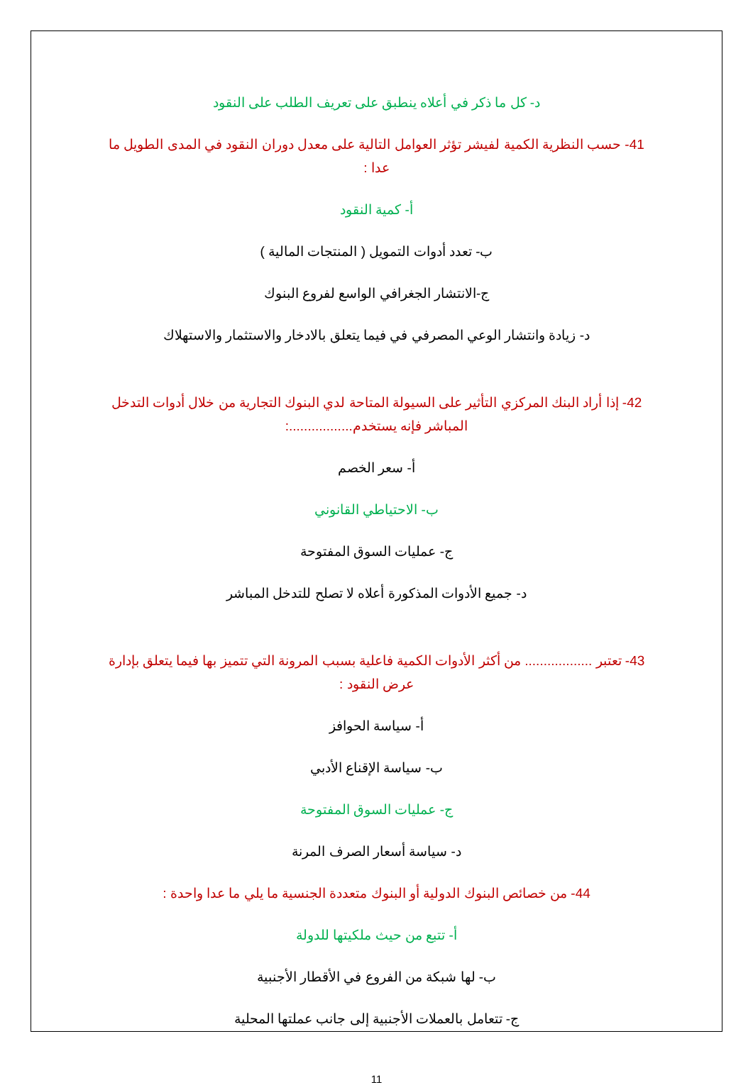د- كل ما ذكر في أعلاه ينطبق على تعريف الطلب على النقود
41- حسب النظرية الكمية لفيشر تؤثر العوامل التالية على معدل دوران النقود في المدى الطويل ما عدا :
أ- كمية النقود
ب- تعدد أدوات التمويل ( المنتجات المالية )
ج-الانتشار الجغرافي الواسع لفروع البنوك
د- زيادة وانتشار الوعي المصرفي في فيما يتعلق بالادخار والاستثمار والاستهلاك
42- إذا أراد البنك المركزي التأثير على السيولة المتاحة لدي البنوك التجارية من خلال أدوات التدخل المباشر فإنه يستخدم.................:
أ- سعر الخصم
ب- الاحتياطي القانوني
ج- عمليات السوق المفتوحة
د- جميع الأدوات المذكورة أعلاه لا تصلح للتدخل المباشر
43- تعتبر .................. من أكثر الأدوات الكمية فاعلية بسبب المرونة التي تتميز بها فيما يتعلق بإدارة عرض النقود :
أ- سياسة الحوافز
ب- سياسة الإقناع الأدبي
ج- عمليات السوق المفتوحة
د- سياسة أسعار الصرف المرنة
44- من خصائص البنوك الدولية أو البنوك متعددة الجنسية ما يلي ما عدا واحدة :
أ- تتبع من حيث ملكيتها للدولة
ب- لها شبكة من الفروع في الأقطار الأجنبية
ج- تتعامل بالعملات الأجنبية إلى جانب عملتها المحلية
11